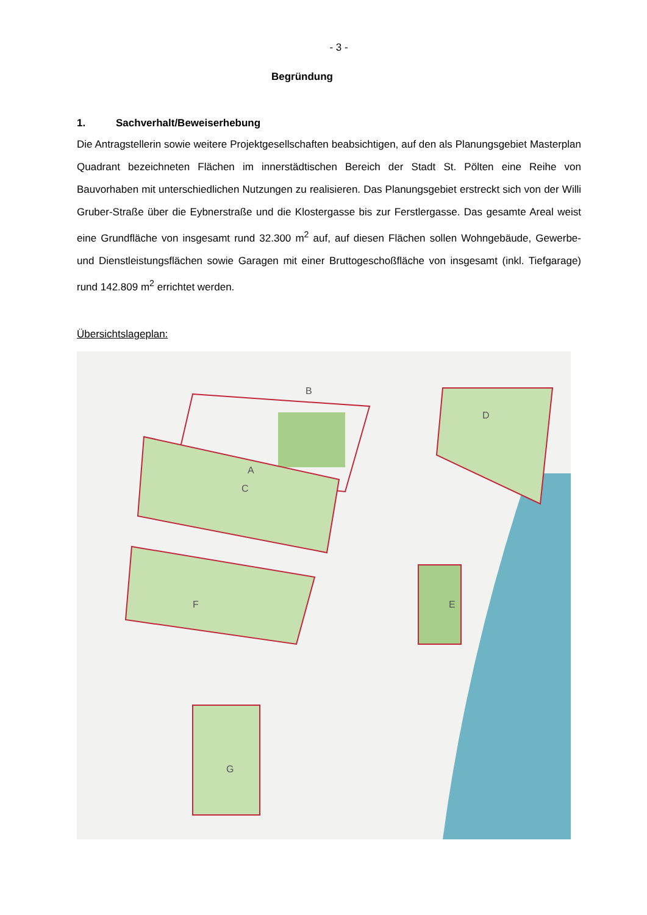- 3 -
Begründung
1. Sachverhalt/Beweiserhebung
Die Antragstellerin sowie weitere Projektgesellschaften beabsichtigen, auf den als Planungsgebiet Masterplan Quadrant bezeichneten Flächen im innerstädtischen Bereich der Stadt St. Pölten eine Reihe von Bauvorhaben mit unterschiedlichen Nutzungen zu realisieren. Das Planungsgebiet erstreckt sich von der Willi Gruber-Straße über die Eybnerstraße und die Klostergasse bis zur Ferstlergasse. Das gesamte Areal weist eine Grundfläche von insgesamt rund 32.300 m<sup>2</sup> auf, auf diesen Flächen sollen Wohngebäude, Gewerbe- und Dienstleistungsflächen sowie Garagen mit einer Bruttogeschoßfläche von insgesamt (inkl. Tiefgarage) rund 142.809 m<sup>2</sup> errichtet werden.
Übersichtslageplan:
B
A
C
D
E
F
G